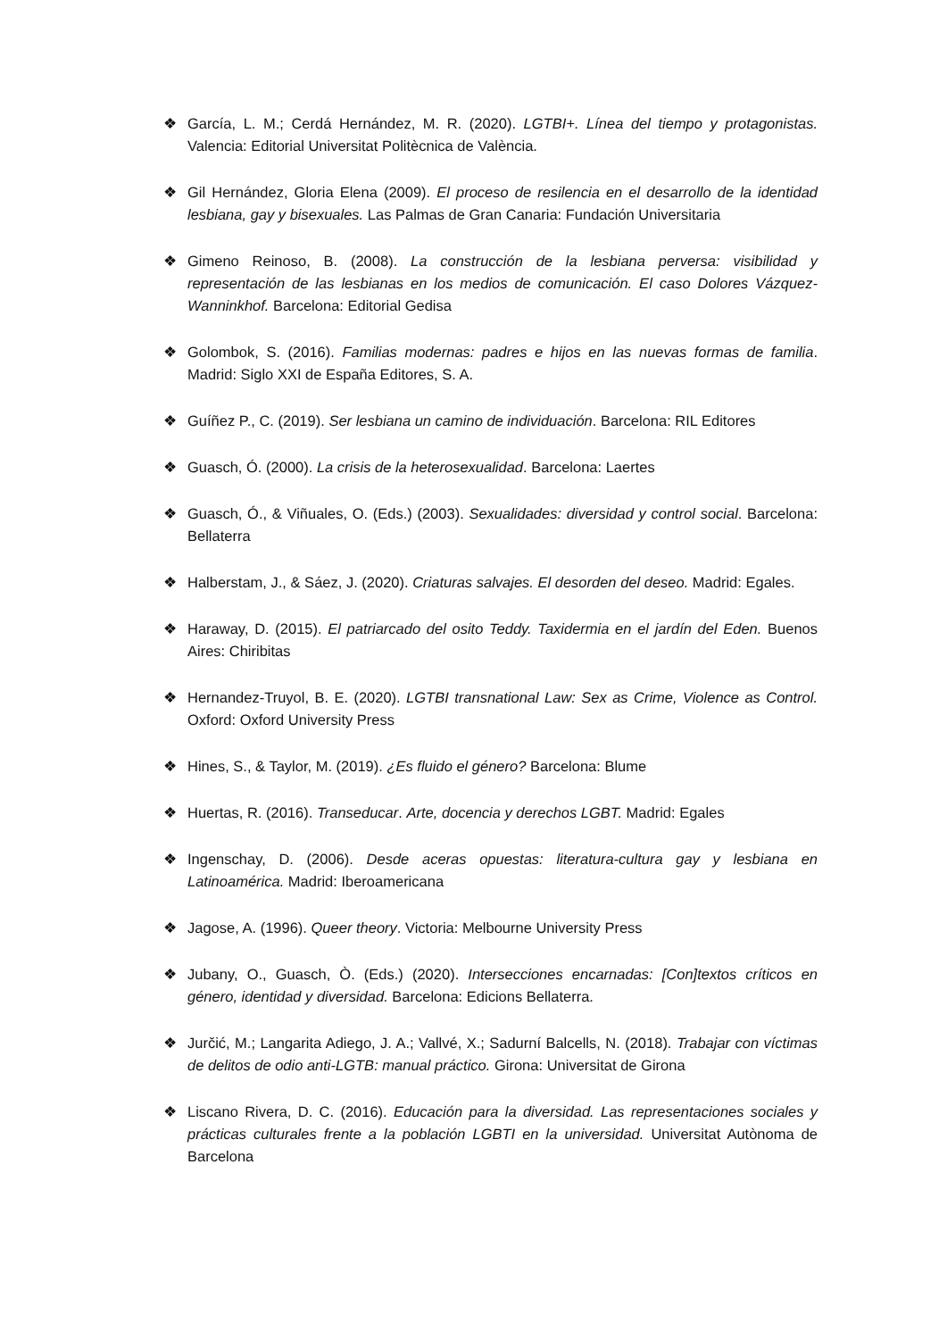❖ García, L. M.; Cerdá Hernández, M. R. (2020). LGTBI+. Línea del tiempo y protagonistas. Valencia: Editorial Universitat Politècnica de València.
❖ Gil Hernández, Gloria Elena (2009). El proceso de resilencia en el desarrollo de la identidad lesbiana, gay y bisexuales. Las Palmas de Gran Canaria: Fundación Universitaria
❖ Gimeno Reinoso, B. (2008). La construcción de la lesbiana perversa: visibilidad y representación de las lesbianas en los medios de comunicación. El caso Dolores Vázquez-Wanninkhof. Barcelona: Editorial Gedisa
❖ Golombok, S. (2016). Familias modernas: padres e hijos en las nuevas formas de familia. Madrid: Siglo XXI de España Editores, S. A.
❖ Guíñez P., C. (2019). Ser lesbiana un camino de individuación. Barcelona: RIL Editores
❖ Guasch, Ó. (2000). La crisis de la heterosexualidad. Barcelona: Laertes
❖ Guasch, Ó., & Viñuales, O. (Eds.) (2003). Sexualidades: diversidad y control social. Barcelona: Bellaterra
❖ Halberstam, J., & Sáez, J. (2020). Criaturas salvajes. El desorden del deseo. Madrid: Egales.
❖ Haraway, D. (2015). El patriarcado del osito Teddy. Taxidermia en el jardín del Eden. Buenos Aires: Chiribitas
❖ Hernandez-Truyol, B. E. (2020). LGTBI transnational Law: Sex as Crime, Violence as Control. Oxford: Oxford University Press
❖ Hines, S., & Taylor, M. (2019). ¿Es fluido el género? Barcelona: Blume
❖ Huertas, R. (2016). Transeducar. Arte, docencia y derechos LGBT. Madrid: Egales
❖ Ingenschay, D. (2006). Desde aceras opuestas: literatura-cultura gay y lesbiana en Latinoamérica. Madrid: Iberoamericana
❖ Jagose, A. (1996). Queer theory. Victoria: Melbourne University Press
❖ Jubany, O., Guasch, Ò. (Eds.) (2020). Intersecciones encarnadas: [Con]textos críticos en género, identidad y diversidad. Barcelona: Edicions Bellaterra.
❖ Jurčić, M.; Langarita Adiego, J. A.; Vallvé, X.; Sadurní Balcells, N. (2018). Trabajar con víctimas de delitos de odio anti-LGTB: manual práctico. Girona: Universitat de Girona
❖ Liscano Rivera, D. C. (2016). Educación para la diversidad. Las representaciones sociales y prácticas culturales frente a la población LGBTI en la universidad. Universitat Autònoma de Barcelona